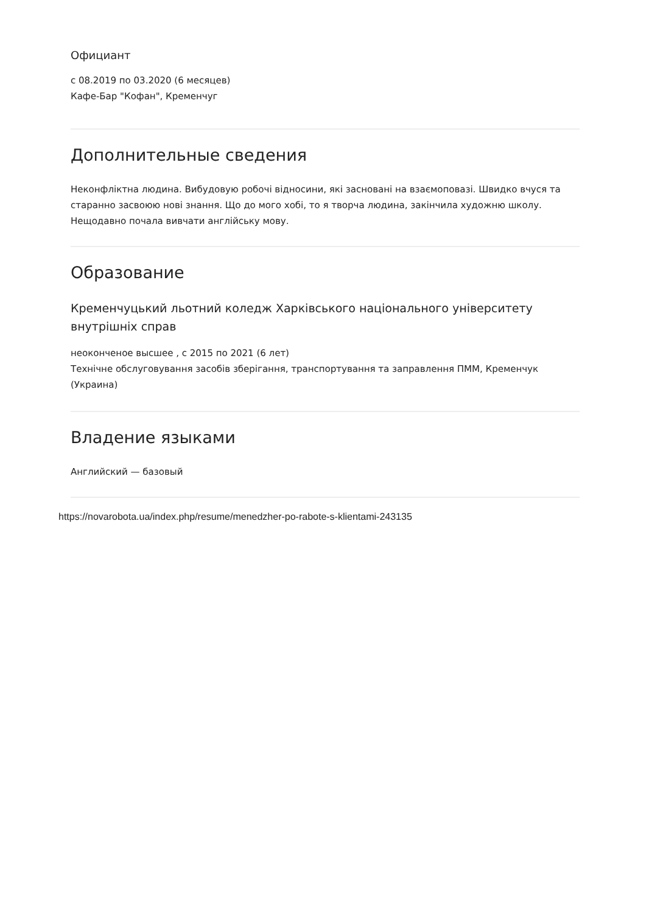Официант
с 08.2019 по 03.2020 (6 месяцев)
Кафе-Бар "Кофан", Кременчуг
Дополнительные сведения
Неконфліктна людина. Вибудовую робочі відносини, які засновані на взаємоповазі. Швидко вчуся та старанно засвоюю нові знання. Що до мого хобі, то я творча людина, закінчила художню школу. Нещодавно почала вивчати англійську мову.
Образование
Кременчуцький льотний коледж Харківського національного університету внутрішніх справ
неоконченое высшее , с 2015 по 2021 (6 лет)
Технічне обслуговування засобів зберігання, транспортування та заправлення ПММ, Кременчук (Украина)
Владение языками
Английский — базовый
https://novarobota.ua/index.php/resume/menedzher-po-rabote-s-klientami-243135